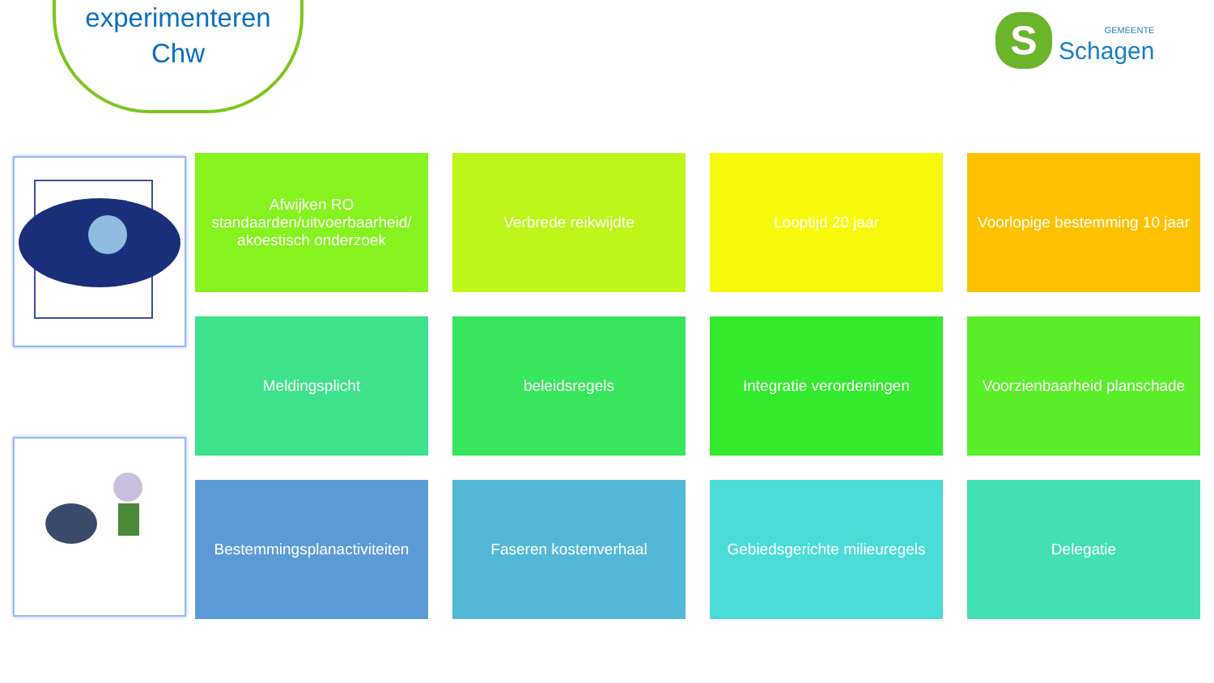experimenteren
Chw
S
GEMEENTE
Schagen
Afwijken RO standaarden/uitvoerbaarheid/ akoestisch onderzoek
Verbrede reikwijdte
Looptijd 20 jaar
Voorlopige bestemming 10 jaar
Meldingsplicht
beleidsregels
Integratie verordeningen
Voorzienbaarheid planschade
Bestemmingsplanactiviteiten
Faseren kostenverhaal
Gebiedsgerichte milieuregels
Delegatie